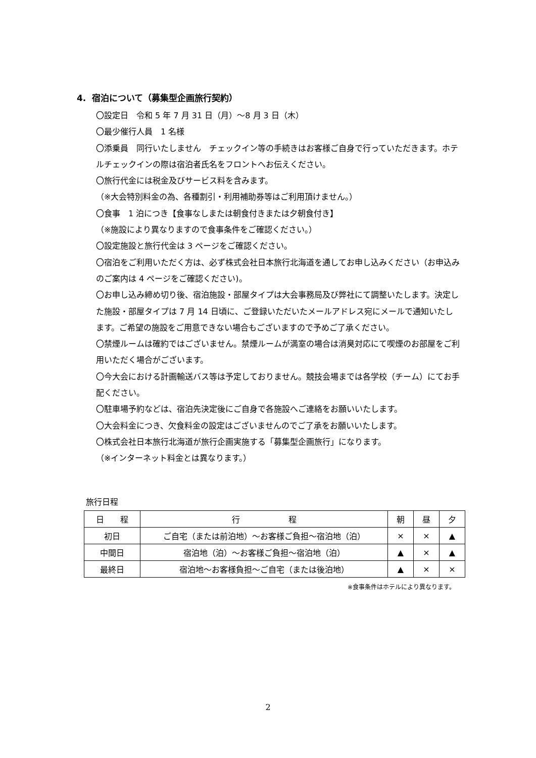4. 宿泊について（募集型企画旅行契約）
〇設定日　令和 5 年 7 月 31 日（月）～8 月 3 日（木）
〇最少催行人員　1 名様
〇添乗員　同行いたしません　チェックイン等の手続きはお客様ご自身で行っていただきます。ホテルチェックインの際は宿泊者氏名をフロントへお伝えください。
〇旅行代金には税金及びサービス料を含みます。
（※大会特別料金の為、各種割引・利用補助券等はご利用頂けません。）
〇食事　1 泊につき【食事なしまたは朝食付きまたは夕朝食付き】
（※施設により異なりますので食事条件をご確認ください。）
〇設定施設と旅行代金は 3 ページをご確認ください。
〇宿泊をご利用いただく方は、必ず株式会社日本旅行北海道を通してお申し込みください（お申込みのご案内は 4 ページをご確認ください)。
〇お申し込み締め切り後、宿泊施設・部屋タイプは大会事務局及び弊社にて調整いたします。決定した施設・部屋タイプは 7 月 14 日頃に、ご登録いただいたメールアドレス宛にメールで通知いたします。ご希望の施設をご用意できない場合もございますので予めご了承ください。
〇禁煙ルームは確約ではございません。禁煙ルームが満室の場合は消臭対応にて喫煙のお部屋をご利用いただく場合がございます。
〇今大会における計画輸送バス等は予定しておりません。競技会場までは各学校（チーム）にてお手配ください。
〇駐車場予約などは、宿泊先決定後にご自身で各施設へご連絡をお願いいたします。
〇大会料金につき、欠食料金の設定はございませんのでご了承をお願いいたします。
〇株式会社日本旅行北海道が旅行企画実施する「募集型企画旅行」になります。
（※インターネット料金とは異なります。）
旅行日程
| 日 程 | 行 程 | 朝 | 昼 | 夕 |
| --- | --- | --- | --- | --- |
| 初日 | ご自宅（または前泊地）～お客様ご負担～宿泊地（泊） | × | × | ▲ |
| 中間日 | 宿泊地（泊）～お客様ご負担～宿泊地（泊） | ▲ | × | ▲ |
| 最終日 | 宿泊地～お客様負担～ご自宅（または後泊地） | ▲ | × | × |
※食事条件はホテルにより異なります。
2